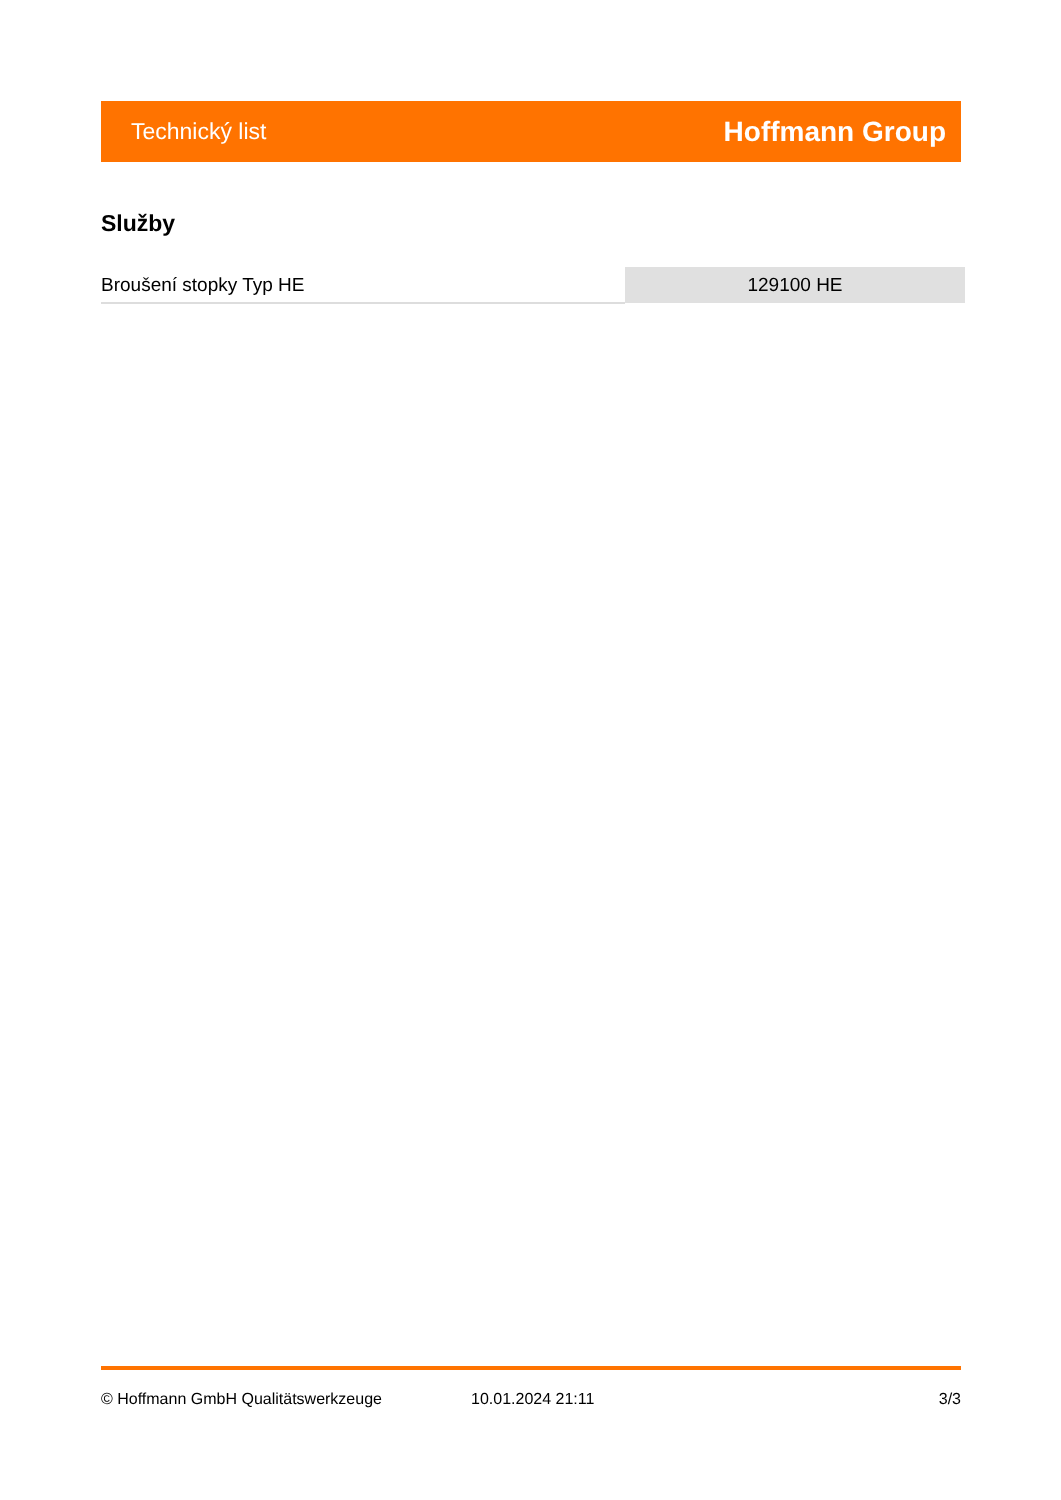Technický list Hoffmann Group
Služby
| Broušení stopky Typ HE | 129100 HE |
© Hoffmann GmbH Qualitätswerkzeuge 10.01.2024 21:11 3/3